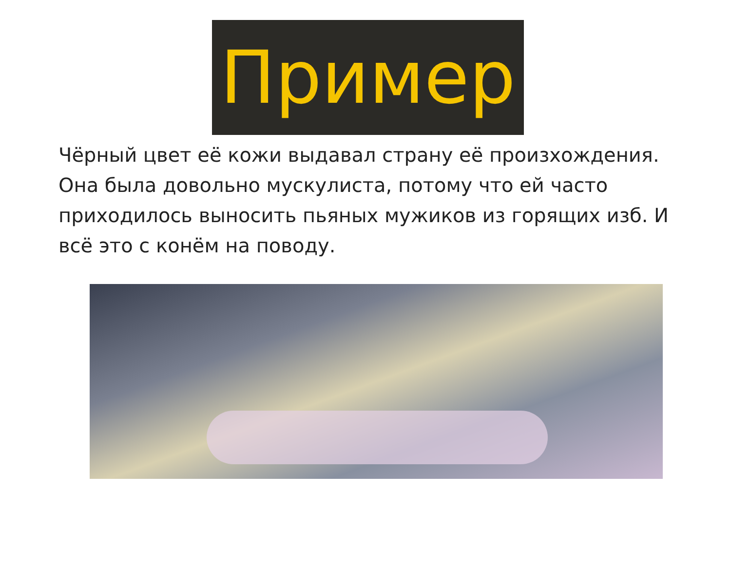Пример
Чёрный цвет её кожи выдавал страну её произхождения. Она была довольно мускулиста, потому что ей часто приходилось выносить пьяных мужиков из горящих изб. И всё это с конём на поводу.